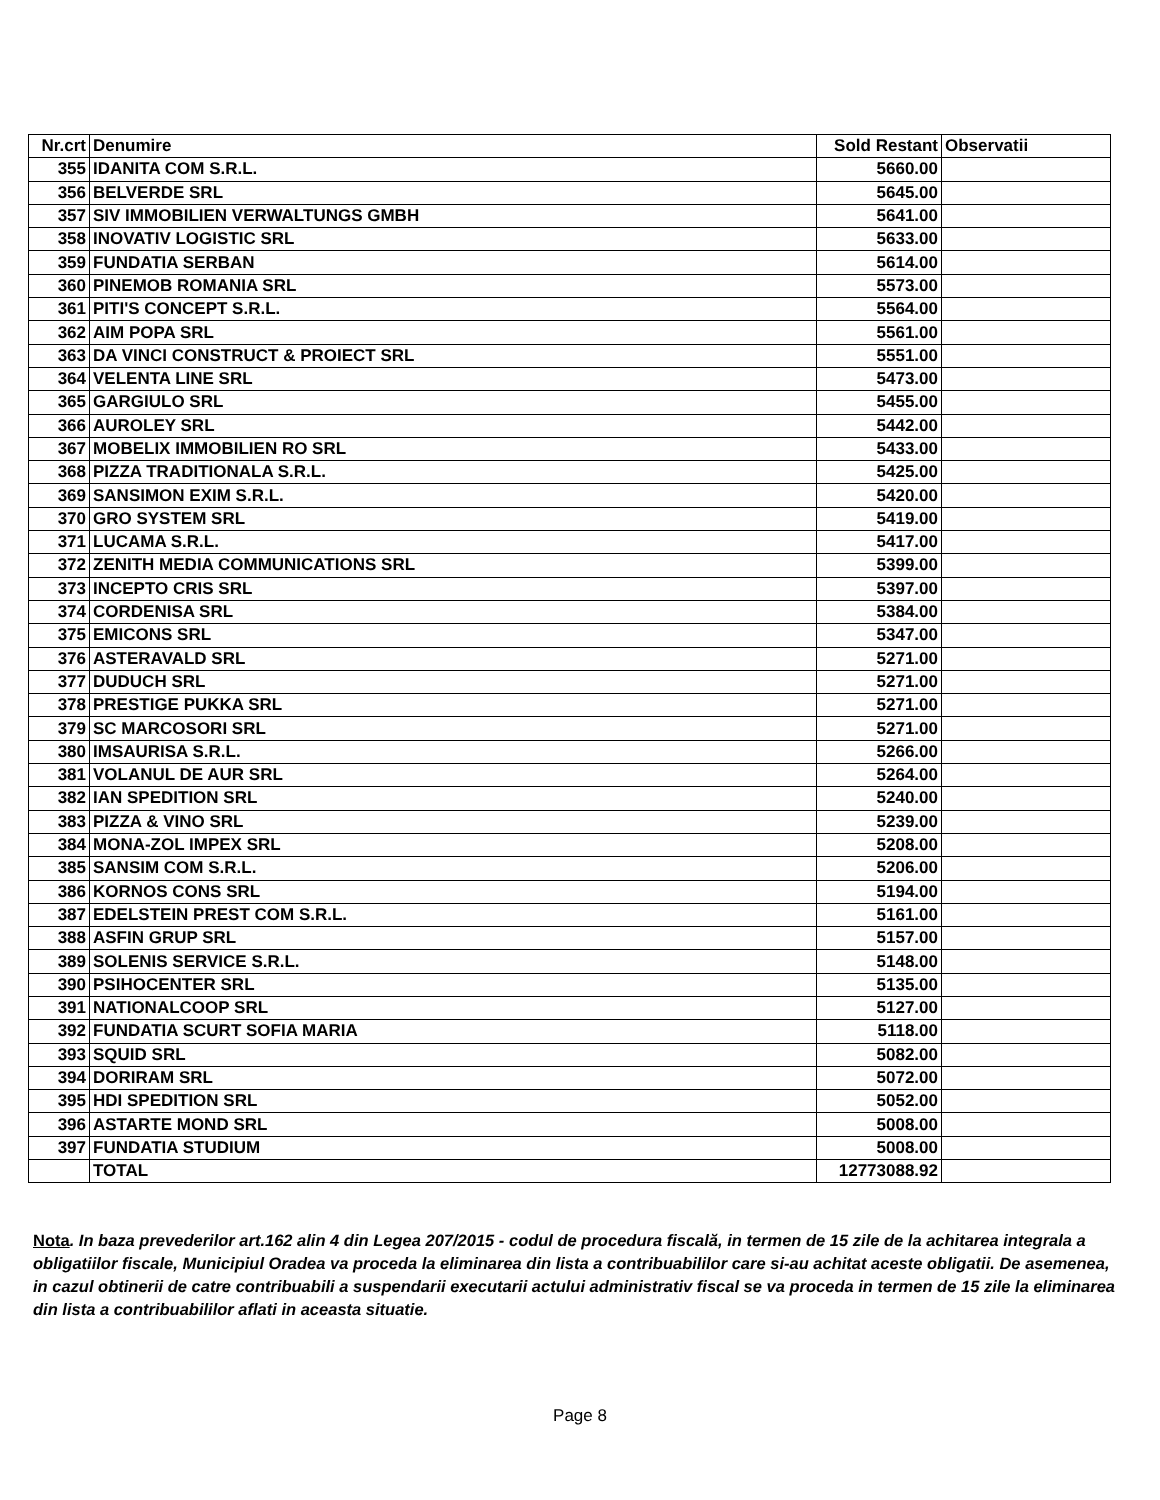| Nr.crt | Denumire | Sold Restant | Observatii |
| --- | --- | --- | --- |
| 355 | IDANITA COM S.R.L. | 5660.00 | |
| 356 | BELVERDE SRL | 5645.00 | |
| 357 | SIV IMMOBILIEN VERWALTUNGS GMBH | 5641.00 | |
| 358 | INOVATIV LOGISTIC SRL | 5633.00 | |
| 359 | FUNDATIA SERBAN | 5614.00 | |
| 360 | PINEMOB ROMANIA SRL | 5573.00 | |
| 361 | PITI'S CONCEPT S.R.L. | 5564.00 | |
| 362 | AIM POPA SRL | 5561.00 | |
| 363 | DA VINCI CONSTRUCT & PROIECT SRL | 5551.00 | |
| 364 | VELENTA LINE SRL | 5473.00 | |
| 365 | GARGIULO SRL | 5455.00 | |
| 366 | AUROLEY SRL | 5442.00 | |
| 367 | MOBELIX IMMOBILIEN RO SRL | 5433.00 | |
| 368 | PIZZA TRADITIONALA S.R.L. | 5425.00 | |
| 369 | SANSIMON EXIM S.R.L. | 5420.00 | |
| 370 | GRO SYSTEM SRL | 5419.00 | |
| 371 | LUCAMA S.R.L. | 5417.00 | |
| 372 | ZENITH MEDIA COMMUNICATIONS SRL | 5399.00 | |
| 373 | INCEPTO CRIS SRL | 5397.00 | |
| 374 | CORDENISA SRL | 5384.00 | |
| 375 | EMICONS SRL | 5347.00 | |
| 376 | ASTERAVALD SRL | 5271.00 | |
| 377 | DUDUCH SRL | 5271.00 | |
| 378 | PRESTIGE PUKKA SRL | 5271.00 | |
| 379 | SC MARCOSORI SRL | 5271.00 | |
| 380 | IMSAURISA S.R.L. | 5266.00 | |
| 381 | VOLANUL DE AUR SRL | 5264.00 | |
| 382 | IAN SPEDITION SRL | 5240.00 | |
| 383 | PIZZA & VINO SRL | 5239.00 | |
| 384 | MONA-ZOL IMPEX SRL | 5208.00 | |
| 385 | SANSIM COM S.R.L. | 5206.00 | |
| 386 | KORNOS CONS SRL | 5194.00 | |
| 387 | EDELSTEIN PREST COM S.R.L. | 5161.00 | |
| 388 | ASFIN GRUP SRL | 5157.00 | |
| 389 | SOLENIS SERVICE S.R.L. | 5148.00 | |
| 390 | PSIHOCENTER SRL | 5135.00 | |
| 391 | NATIONALCOOP SRL | 5127.00 | |
| 392 | FUNDATIA SCURT SOFIA MARIA | 5118.00 | |
| 393 | SQUID SRL | 5082.00 | |
| 394 | DORIRAM SRL | 5072.00 | |
| 395 | HDI SPEDITION SRL | 5052.00 | |
| 396 | ASTARTE MOND SRL | 5008.00 | |
| 397 | FUNDATIA STUDIUM | 5008.00 | |
| | TOTAL | 12773088.92 | |
Nota. In baza prevederilor art.162 alin 4 din Legea 207/2015 - codul de procedura fiscală, in termen de 15 zile de la achitarea integrala a obligatiilor fiscale, Municipiul Oradea va proceda la eliminarea din lista a contribuabililor care si-au achitat aceste obligatii. De asemenea, in cazul obtinerii de catre contribuabili a suspendarii executarii actului administrativ fiscal se va proceda in termen de 15 zile la eliminarea din lista a contribuabililor aflati in aceasta situatie.
Page 8